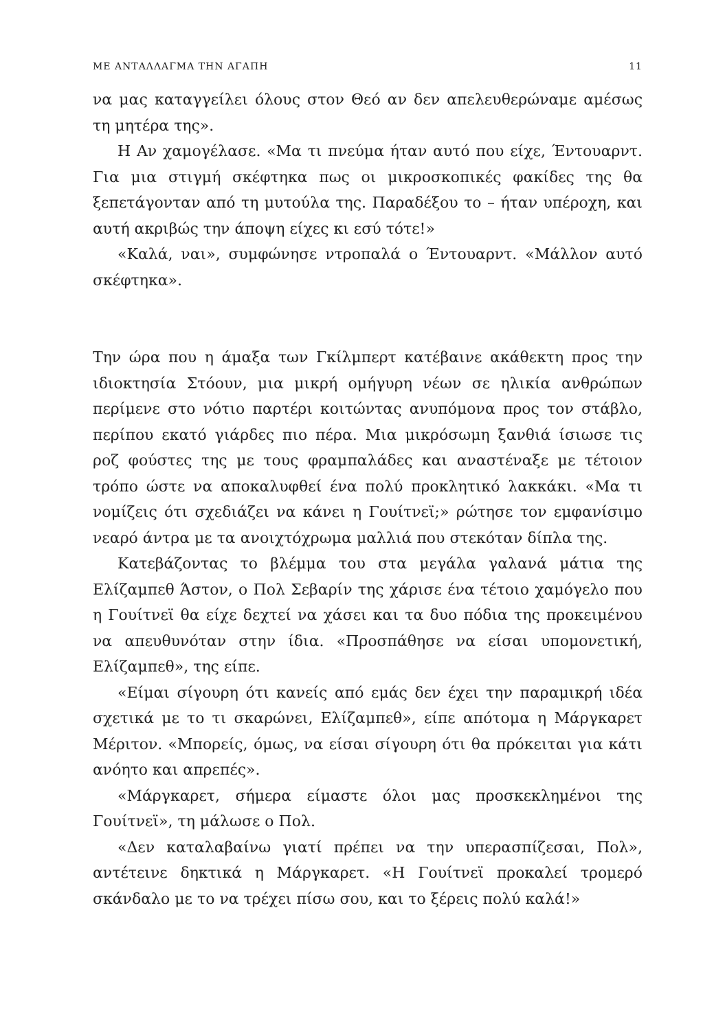ΜΕ ΑΝΤΑΛΛΑΓΜΑ ΤΗΝ ΑΓΑΠΗ 11
να μας καταγγείλει όλους στον Θεό αν δεν απελευθερώναμε αμέσως τη μητέρα της».
Η Αν χαμογέλασε. «Μα τι πνεύμα ήταν αυτό που είχε, Έντουαρντ. Για μια στιγμή σκέφτηκα πως οι μικροσκοπικές φακίδες της θα ξεπετάγονταν από τη μυτούλα της. Παραδέξου το – ήταν υπέροχη, και αυτή ακριβώς την άποψη είχες κι εσύ τότε!»
«Καλά, ναι», συμφώνησε ντροπαλά ο Έντουαρντ. «Μάλλον αυτό σκέφτηκα».
Την ώρα που η άμαξα των Γκίλμπερτ κατέβαινε ακάθεκτη προς την ιδιοκτησία Στόουν, μια μικρή ομήγυρη νέων σε ηλικία ανθρώπων περίμενε στο νότιο παρτέρι κοιτώντας ανυπόμονα προς τον στάβλο, περίπου εκατό γιάρδες πιο πέρα. Μια μικρόσωμη ξανθιά ίσιωσε τις ροζ φούστες της με τους φραμπαλάδες και αναστέναξε με τέτοιον τρόπο ώστε να αποκαλυφθεί ένα πολύ προκλητικό λακκάκι. «Μα τι νομίζεις ότι σχεδιάζει να κάνει η Γουίτνεϊ;» ρώτησε τον εμφανίσιμο νεαρό άντρα με τα ανοιχτόχρωμα μαλλιά που στεκόταν δίπλα της.
Κατεβάζοντας το βλέμμα του στα μεγάλα γαλανά μάτια της Ελίζαμπεθ Άστον, ο Πολ Σεβαρίν της χάρισε ένα τέτοιο χαμόγελο που η Γουίτνεϊ θα είχε δεχτεί να χάσει και τα δυο πόδια της προκειμένου να απευθυνόταν στην ίδια. «Προσπάθησε να είσαι υπομονετική, Ελίζαμπεθ», της είπε.
«Είμαι σίγουρη ότι κανείς από εμάς δεν έχει την παραμικρή ιδέα σχετικά με το τι σκαρώνει, Ελίζαμπεθ», είπε απότομα η Μάργκαρετ Μέριτον. «Μπορείς, όμως, να είσαι σίγουρη ότι θα πρόκειται για κάτι ανόητο και απρεπές».
«Μάργκαρετ, σήμερα είμαστε όλοι μας προσκεκλημένοι της Γουίτνεϊ», τη μάλωσε ο Πολ.
«Δεν καταλαβαίνω γιατί πρέπει να την υπερασπίζεσαι, Πολ», αντέτεινε δηκτικά η Μάργκαρετ. «Η Γουίτνεϊ προκαλεί τρομερό σκάνδαλο με το να τρέχει πίσω σου, και το ξέρεις πολύ καλά!»